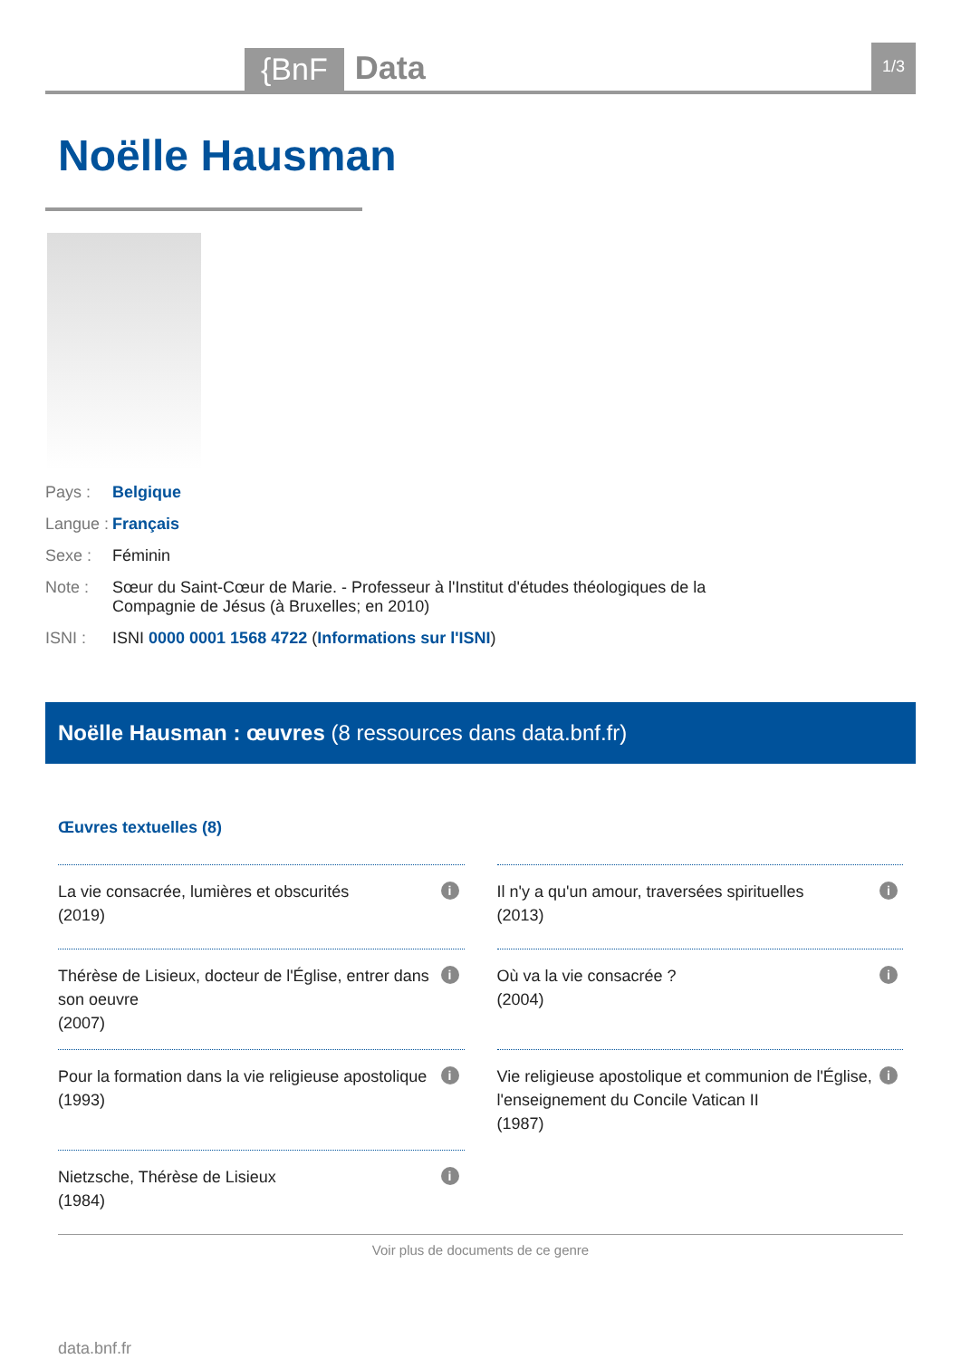{BnF
Data
1/3
Noëlle Hausman
Pays : Belgique
Langue :
Français
Sexe : Féminin
Note : Sœur du Saint-Cœur de Marie. - Professeur à l'Institut d'études théologiques de la
Compagnie de Jésus (à Bruxelles; en 2010)
ISNI : ISNI 0000 0001 1568 4722 (Informations sur l'ISNI)
Noëlle Hausman : œuvres (8 ressources dans data.bnf.fr)
Œuvres textuelles (8)
La vie consacrée, lumières et obscurités
(2019)
i
Il n'y a qu'un amour, traversées spirituelles
(2013)
i
Thérèse de Lisieux, docteur de l'Église, entrer dans son oeuvre
(2007)
i
Où va la vie consacrée ?
(2004)
i
Pour la formation dans la vie religieuse apostolique
(1993)
i
Vie religieuse apostolique et communion de l'Église, l'enseignement du Concile Vatican II
(1987)
i
Nietzsche, Thérèse de Lisieux
(1984)
i
Voir plus de documents de ce genre
data.bnf.fr